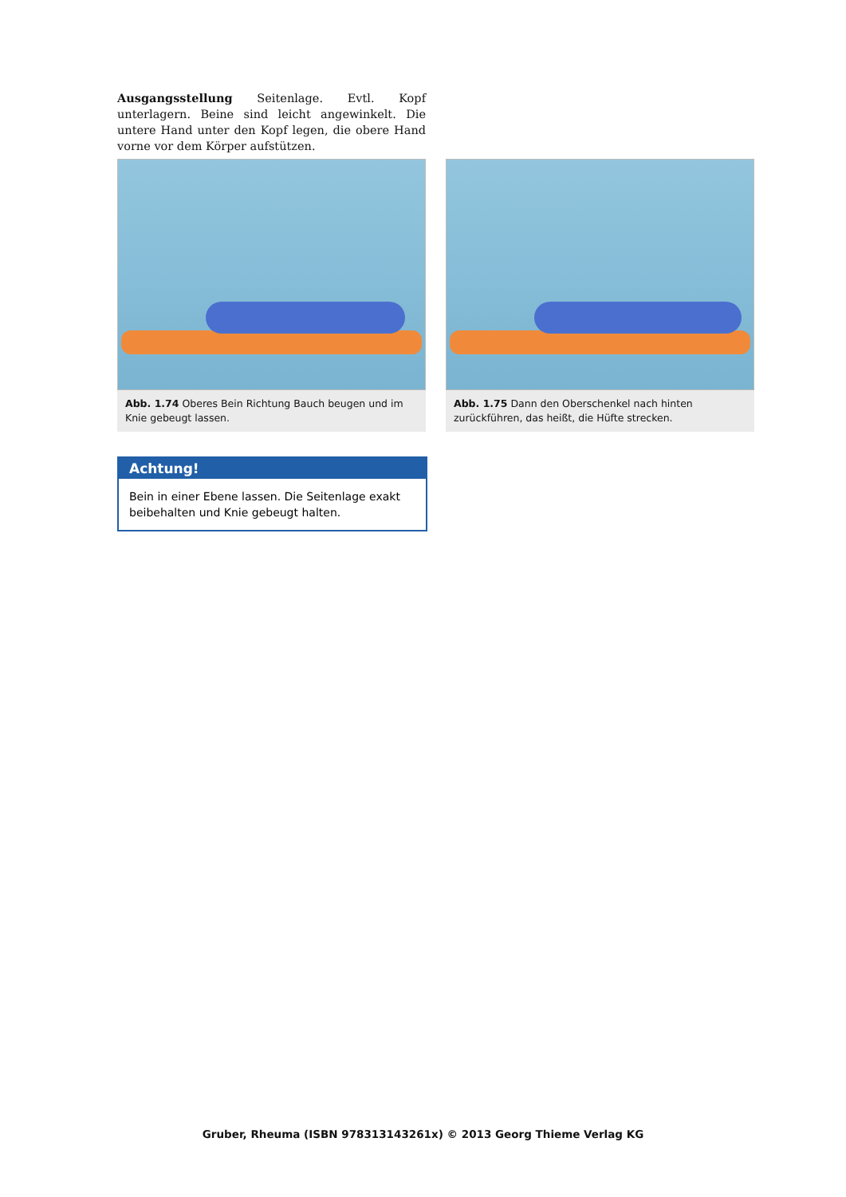Ausgangsstellung Seitenlage. Evtl. Kopf unterlagern. Beine sind leicht angewinkelt. Die untere Hand unter den Kopf legen, die obere Hand vorne vor dem Körper aufstützen.
Abb. 1.74 Oberes Bein Richtung Bauch beugen und im Knie gebeugt lassen.
Abb. 1.75 Dann den Oberschenkel nach hinten zurückführen, das heißt, die Hüfte strecken.
Achtung!
Bein in einer Ebene lassen. Die Seitenlage exakt beibe­halten und Knie gebeugt halten.
Gruber, Rheuma (ISBN 978313143261x) © 2013 Georg Thieme Verlag KG